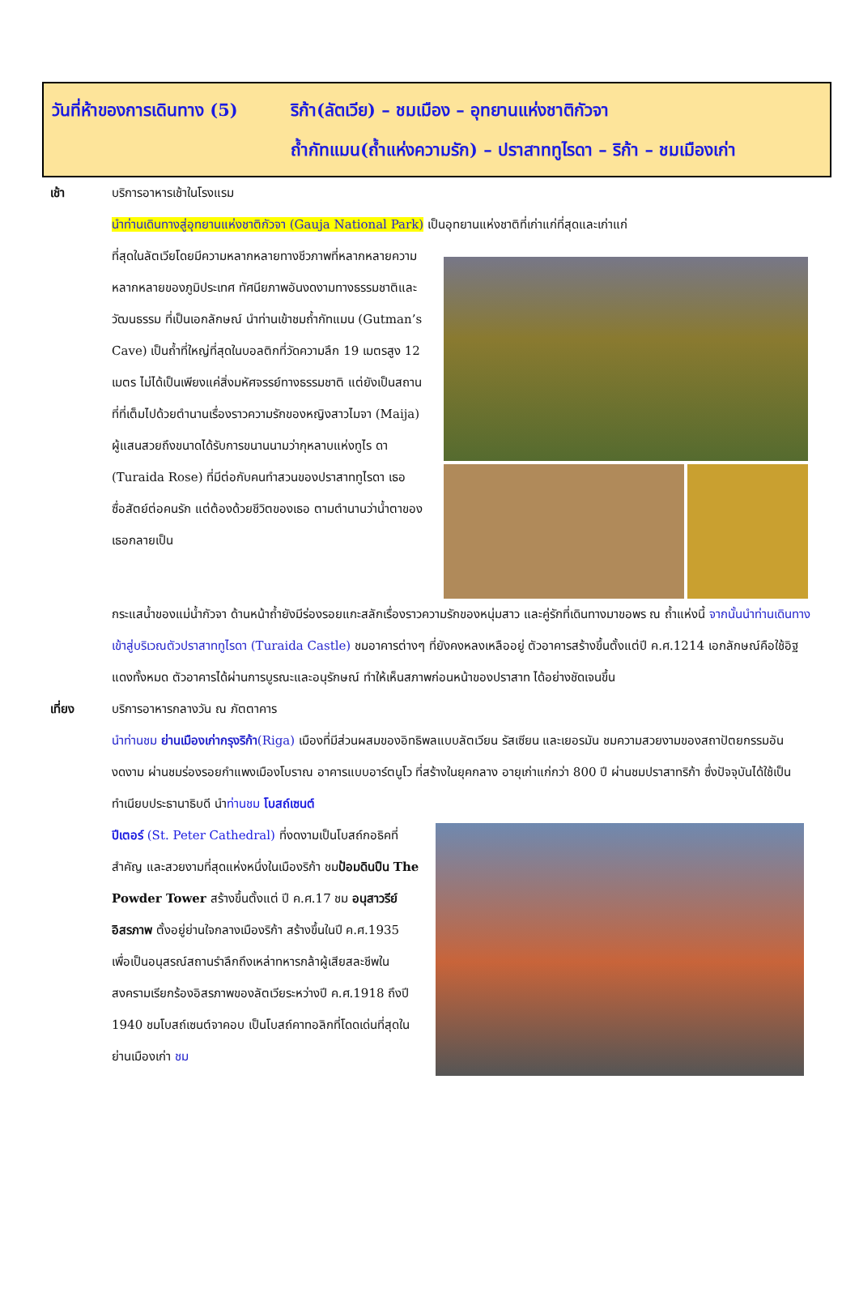วันที่ห้าของการเดินทาง (5)
ริก้า(ลัตเวีย) – ชมเมือง – อุทยานแห่งชาติกัวจา
ถ้ำกัทแมน(ถ้ำแห่งความรัก) – ปราสาททูไรดา – ริก้า – ชมเมืองเก่า
เช้า
บริการอาหารเช้าในโรงแรม
นำท่านเดินทางสู่อุทยานแห่งชาติกัวจา (Gauja National Park) เป็นอุทยานแห่งชาติที่เก่าแก่ที่สุดและเก่าแก่
ที่สุดในลัตเวียโดยมีความหลากหลายทางชีวภาพที่หลากหลายความหลากหลายของภูมิประเทศ ทัศนียภาพอันงดงามทางธรรมชาติและวัฒนธรรม ที่เป็นเอกลักษณ์ นำท่านเข้าชมถ้ำกัทแมน (Gutman’s Cave) เป็นถ้ำที่ใหญ่ที่สุดในบอลติกที่วัดความลึก 19 เมตรสูง 12 เมตร ไม่ได้เป็นเพียงแค่สิ่งมหัศจรรย์ทางธรรมชาติ แต่ยังเป็นสถานที่ที่เต็มไปด้วยตำนานเรื่องราวความรักของหญิงสาวไมจา (Maija) ผู้แสนสวยถึงขนาดได้รับการขนานนามว่ากุหลาบแห่งทูไร ดา (Turaida Rose) ที่มีต่อกับคนทำสวนของปราสาททูไรดา เธอซื่อสัตย์ต่อคนรัก แต่ต้องด้วยชีวิตของเธอ ตามตำนานว่าน้ำตาของเธอกลายเป็น
กระแสน้ำของแม่น้ำกัวจา ด้านหน้าถ้ำยังมีร่องรอยแกะสลักเรื่องราวความรักของหนุ่มสาว และคู่รักที่เดินทางมาขอพร ณ ถ้ำแห่งนี้ จากนั้นนำท่านเดินทางเข้าสู่บริเวณตัวปราสาททูไรดา (Turaida Castle) ชมอาคารต่างๆ ที่ยังคงหลงเหลืออยู่ ตัวอาคารสร้างขึ้นตั้งแต่ปี ค.ศ.1214 เอกลักษณ์คือใช้อิฐแดงทั้งหมด ตัวอาคารได้ผ่านการบูรณะและอนุรักษณ์ ทำให้เห็นสภาพก่อนหน้าของปราสาท ได้อย่างชัดเจนขึ้น
เที่ยง
บริการอาหารกลางวัน ณ ภัตตาคาร
นำท่านชม ย่านเมืองเก่ากรุงริก้า(Riga) เมืองที่มีส่วนผสมของอิทธิพลแบบลัตเวียน รัสเซียน และเยอรมัน ชมความสวยงามของสถาปัตยกรรมอันงดงาม ผ่านชมร่องรอยกำแพงเมืองโบราณ อาคารแบบอาร์ตนูโว ที่สร้างในยุคกลาง อายุเก่าแก่กว่า 800 ปี ผ่านชมปราสาทริก้า ซึ่งปัจจุบันได้ใช้เป็นทำเนียบประธานาธิบดี นำท่านชม โบสถ์เซนต์
ปีเตอร์ (St. Peter Cathedral) ที่งดงามเป็นโบสถ์กอธิคที่สำคัญ และสวยงามที่สุดแห่งหนึ่งในเมืองริก้า ชมป้อมดินปืน The Powder Tower สร้างขึ้นตั้งแต่ ปี ค.ศ.17 ชม อนุสาวรีย์อิสรภาพ ตั้งอยู่ย่านใจกลางเมืองริก้า สร้างขึ้นในปี ค.ศ.1935 เพื่อเป็นอนุสรณ์สถานรำลึกถึงเหล่าทหารกล้าผู้เสียสละชีพในสงครามเรียกร้องอิสรภาพของลัตเวียระหว่างปี ค.ศ.1918 ถึงปี 1940 ชมโบสถ์เซนต์จาคอบ เป็นโบสถ์คาทอลิกที่โดดเด่นที่สุดในย่านเมืองเก่า ชม